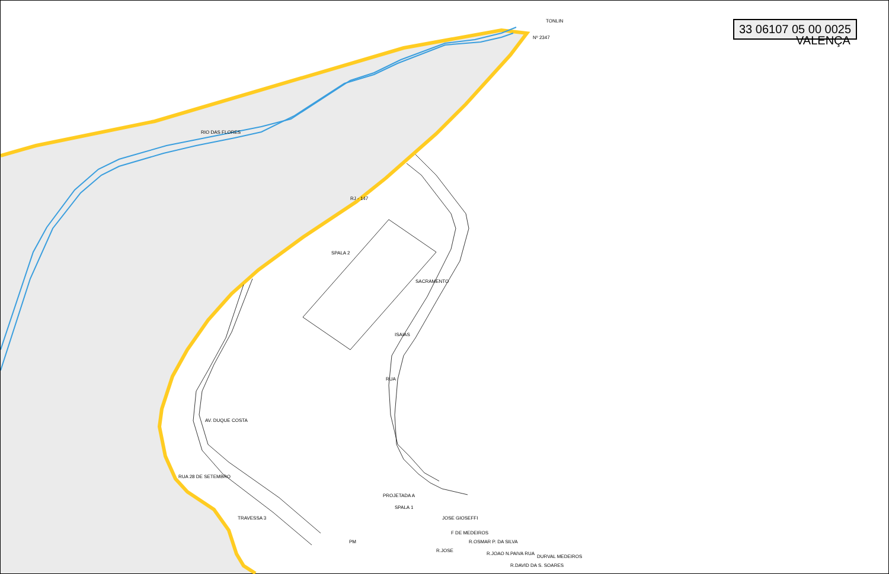33 06107 05 00 0025
VALENÇA
TONLIN
Nº 2347
RIO DAS FLORES
RJ - 147
SPALA 2
SACRAMENTO
ISAIAS
RUA
AV. DUQUE COSTA
RUA 28 DE SETEMBRO
TRAVESSA 3
PROJETADA A
SPALA 1
PM
JOSE GIOSEFFI
F DE MEDEIROS
R.OSMAR P. DA SILVA
R.JOAO N.PAIVA RUA
R.DAVID DA S. SOARES
DURVAL MEDEIROS
R.JOSE